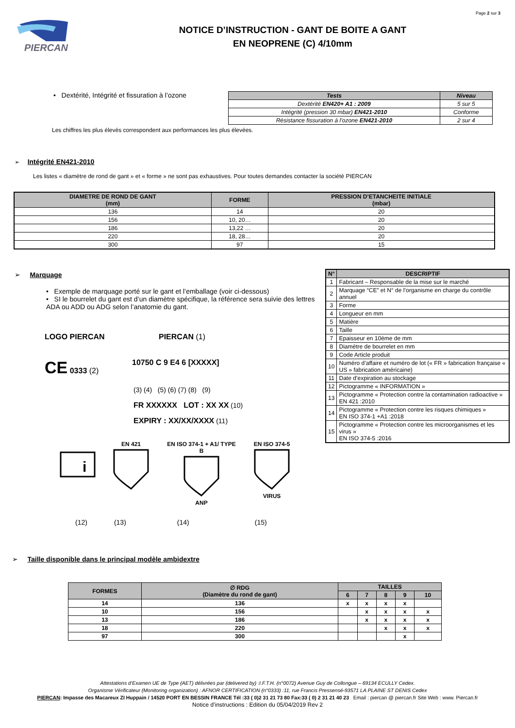Page 2 sur 3
PIERCAN
NOTICE D’INSTRUCTION - GANT DE BOITE A GANT
EN NEOPRENE (C) 4/10mm
• Dextérité, Intégrité et fissuration à l’ozone
| Tests | Niveau |
| --- | --- |
| Dextérité EN420+ A1 : 2009 | 5 sur 5 |
| Intégrité (pression 30 mbar) EN421-2010 | Conforme |
| Résistance fissuration à l’ozone EN421-2010 | 2 sur 4 |
Les chiffres les plus élevés correspondent aux performances les plus élevées.
➢ Intégrité EN421-2010
Les listes « diamètre de rond de gant » et « forme » ne sont pas exhaustives. Pour toutes demandes contacter la société PIERCAN
| DIAMETRE DE ROND DE GANT (mm) | FORME | PRESSION D’ETANCHEITE INITIALE (mbar) |
| --- | --- | --- |
| 136 | 14 | 20 |
| 156 | 10, 20… | 20 |
| 186 | 13,22 … | 20 |
| 220 | 18, 28… | 20 |
| 300 | 97 | 15 |
➢ Marquage
• Exemple de marquage porté sur le gant et l’emballage (voir ci-dessous)
• SI le bourrelet du gant est d’un diamètre spécifique, la référence sera suivie des lettres ADA ou ADD ou ADG selon l’anatomie du gant.
LOGO PIERCAN PIERCAN (1)
CE 0333 (2) 10750 C 9 E4 6 [XXXXX]
(3) (4) (5) (6) (7) (8) (9)
FR XXXXXX LOT : XX XX (10)
EXPIRY : XX/XX/XXXX (11)
i
EN 421
EN ISO 374-1 + A1/ TYPE B
ANP
EN ISO 374-5
VIRUS
(12) (13) (14) (15)
| N° | DESCRIPTIF |
| --- | --- |
| 1 | Fabricant – Responsable de la mise sur le marché |
| 2 | Marquage “CE” et N° de l’organisme en charge du contrôle annuel |
| 3 | Forme |
| 4 | Longueur en mm |
| 5 | Matière |
| 6 | Taille |
| 7 | Epaisseur en 10ème de mm |
| 8 | Diamètre de bourrelet en mm |
| 9 | Code Article produit |
| 10 | Numéro d’affaire et numéro de lot (« FR » fabrication française « US » fabrication américaine) |
| 11 | Date d’expiration au stockage |
| 12 | Pictogramme « INFORMATION » |
| 13 | Pictogramme « Protection contre la contamination radioactive » EN 421 :2010 |
| 14 | Pictogramme « Protection contre les risques chimiques » EN ISO 374-1 +A1 :2018 |
| 15 | Pictogramme « Protection contre les microorganismes et les virus » EN ISO 374-5 :2016 |
➢ Taille disponible dans le principal modèle ambidextre
| FORMES | ∅ RDG (Diamètre du rond de gant) | TAILLES | | | | |
| --- | --- | --- | --- | --- | --- | --- |
| | | 6 | 7 | 8 | 9 | 10 |
| 14 | 136 | x | x | x | x | |
| 10 | 156 | | x | x | x | x |
| 13 | 186 | | x | x | x | x |
| 18 | 220 | | | x | x | x |
| 97 | 300 | | | | x | |
Attestations d’Examen UE de Type (AET) délivrées par (delivered by) :I.F.T.H. (n°0072) Avenue Guy de Collongue – 69134 ECULLY Cedex.
Organisme Vérificateur (Monitoring organization) : AFNOR CERTIFICATION (n°0333) :11, rue Francis Pressensé-93571 LA PLAINE ST DENIS Cedex
PIERCAN: Impasse des Macareux ZI Huppain / 14520 PORT EN BESSIN FRANCE Tél :33 ( 0)2 31 21 73 80 Fax:33 ( 0) 2 31 21 40 23 Email : piercan @ piercan.fr Site Web : www. Piercan.fr
Notice d’instructions : Edition du 05/04/2019 Rev 2